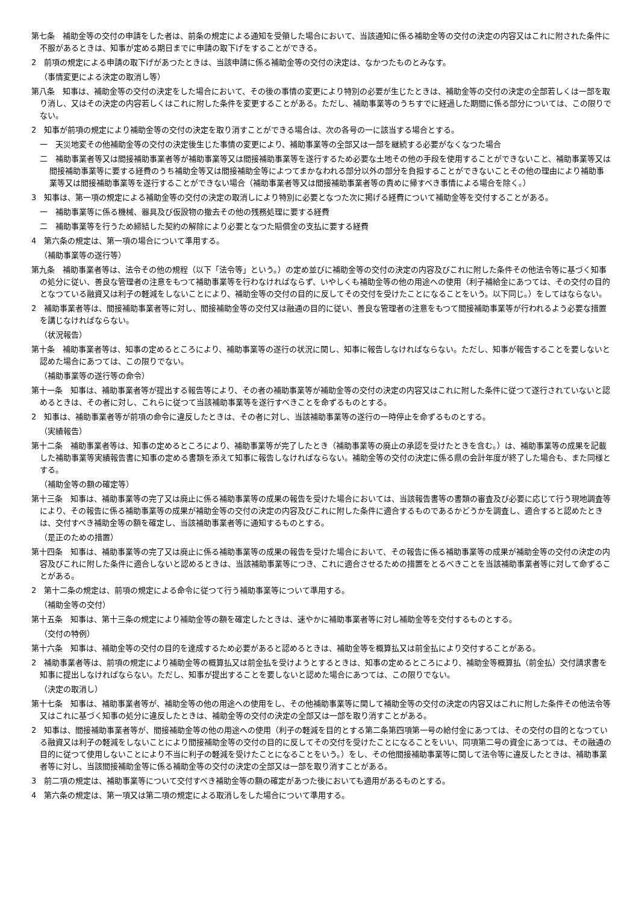第七条　補助金等の交付の申請をした者は、前条の規定による通知を受領した場合において、当該通知に係る補助金等の交付の決定の内容又はこれに附された条件に不服があるときは、知事が定める期日までに申請の取下げをすることができる。
2　前項の規定による申請の取下げがあつたときは、当該申請に係る補助金等の交付の決定は、なかつたものとみなす。
（事情変更による決定の取消し等）
第八条　知事は、補助金等の交付の決定をした場合において、その後の事情の変更により特別の必要が生じたときは、補助金等の交付の決定の全部若しくは一部を取り消し、又はその決定の内容若しくはこれに附した条件を変更することがある。ただし、補助事業等のうちすでに経過した期間に係る部分については、この限りでない。
2　知事が前項の規定により補助金等の交付の決定を取り消すことができる場合は、次の各号の一に該当する場合とする。
一　天災地変その他補助金等の交付の決定後生じた事情の変更により、補助事業等の全部又は一部を継続する必要がなくなつた場合
二　補助事業者等又は間接補助事業者等が補助事業等又は間接補助事業等を遂行するため必要な土地その他の手段を使用することができないこと、補助事業等又は間接補助事業等に要する経費のうち補助金等又は間接補助金等によつてまかなわれる部分以外の部分を負担することができないことその他の理由により補助事業等又は間接補助事業等を遂行することができない場合（補助事業者等又は間接補助事業者等の責めに帰すべき事情による場合を除く。）
3　知事は、第一項の規定による補助金等の交付の決定の取消しにより特別に必要となつた次に掲げる経費について補助金等を交付することがある。
一　補助事業等に係る機械、器具及び仮設物の撤去その他の残務処理に要する経費
二　補助事業等を行うため締結した契約の解除により必要となつた賠償金の支払に要する経費
4　第六条の規定は、第一項の場合について準用する。
（補助事業等の遂行等）
第九条　補助事業者等は、法令その他の規程（以下「法令等」という。）の定め並びに補助金等の交付の決定の内容及びこれに附した条件その他法令等に基づく知事の処分に従い、善良な管理者の注意をもつて補助事業等を行わなければならず、いやしくも補助金等の他の用途への使用（利子補給金にあつては、その交付の目的となつている融資又は利子の軽減をしないことにより、補助金等の交付の目的に反してその交付を受けたことになることをいう。以下同じ。）をしてはならない。
2　補助事業者等は、間接補助事業者等に対し、間接補助金等の交付又は融通の目的に従い、善良な管理者の注意をもつて間接補助事業等が行われるよう必要な措置を講じなければならない。
（状況報告）
第十条　補助事業者等は、知事の定めるところにより、補助事業等の遂行の状況に関し、知事に報告しなければならない。ただし、知事が報告することを要しないと認めた場合にあつては、この限りでない。
（補助事業等の遂行等の命令）
第十一条　知事は、補助事業者等が提出する報告等により、その者の補助事業等が補助金等の交付の決定の内容又はこれに附した条件に従つて遂行されていないと認めるときは、その者に対し、これらに従つて当該補助事業等を遂行すべきことを命ずるものとする。
2　知事は、補助事業者等が前項の命令に違反したときは、その者に対し、当該補助事業等の遂行の一時停止を命ずるものとする。
（実績報告）
第十二条　補助事業者等は、知事の定めるところにより、補助事業等が完了したとき（補助事業等の廃止の承認を受けたときを含む。）は、補助事業等の成果を記載した補助事業等実績報告書に知事の定める書類を添えて知事に報告しなければならない。補助金等の交付の決定に係る県の会計年度が終了した場合も、また同様とする。
（補助金等の額の確定等）
第十三条　知事は、補助事業等の完了又は廃止に係る補助事業等の成果の報告を受けた場合においては、当該報告書等の書類の審査及び必要に応じて行う現地調査等により、その報告に係る補助事業等の成果が補助金等の交付の決定の内容及びこれに附した条件に適合するものであるかどうかを調査し、適合すると認めたときは、交付すべき補助金等の額を確定し、当該補助事業者等に通知するものとする。
（是正のための措置）
第十四条　知事は、補助事業等の完了又は廃止に係る補助事業等の成果の報告を受けた場合において、その報告に係る補助事業等の成果が補助金等の交付の決定の内容及びこれに附した条件に適合しないと認めるときは、当該補助事業等につき、これに適合させるための措置をとるべきことを当該補助事業者等に対して命ずることがある。
2　第十二条の規定は、前項の規定による命令に従つて行う補助事業等について準用する。
（補助金等の交付）
第十五条　知事は、第十三条の規定により補助金等の額を確定したときは、速やかに補助事業者等に対し補助金等を交付するものとする。
（交付の特例）
第十六条　知事は、補助金等の交付の目的を達成するため必要があると認めるときは、補助金等を概算払又は前金払により交付することがある。
2　補助事業者等は、前項の規定により補助金等の概算払又は前金払を受けようとするときは、知事の定めるところにより、補助金等概算払（前金払）交付請求書を知事に提出しなければならない。ただし、知事が提出することを要しないと認めた場合にあつては、この限りでない。
（決定の取消し）
第十七条　知事は、補助事業者等が、補助金等の他の用途への使用をし、その他補助事業等に関して補助金等の交付の決定の内容又はこれに附した条件その他法令等又はこれに基づく知事の処分に違反したときは、補助金等の交付の決定の全部又は一部を取り消すことがある。
2　知事は、間接補助事業者等が、間接補助金等の他の用途への使用（利子の軽減を目的とする第二条第四項第一号の給付金にあつては、その交付の目的となつている融資又は利子の軽減をしないことにより間接補助金等の交付の目的に反してその交付を受けたことになることをいい、同項第二号の資金にあつては、その融通の目的に従つて使用しないことにより不当に利子の軽減を受けたことになることをいう。）をし、その他間接補助事業等に関して法令等に違反したときは、補助事業者等に対し、当該間接補助金等に係る補助金等の交付の決定の全部又は一部を取り消すことがある。
3　前二項の規定は、補助事業等について交付すべき補助金等の額の確定があつた後においても適用があるものとする。
4　第六条の規定は、第一項又は第二項の規定による取消しをした場合について準用する。